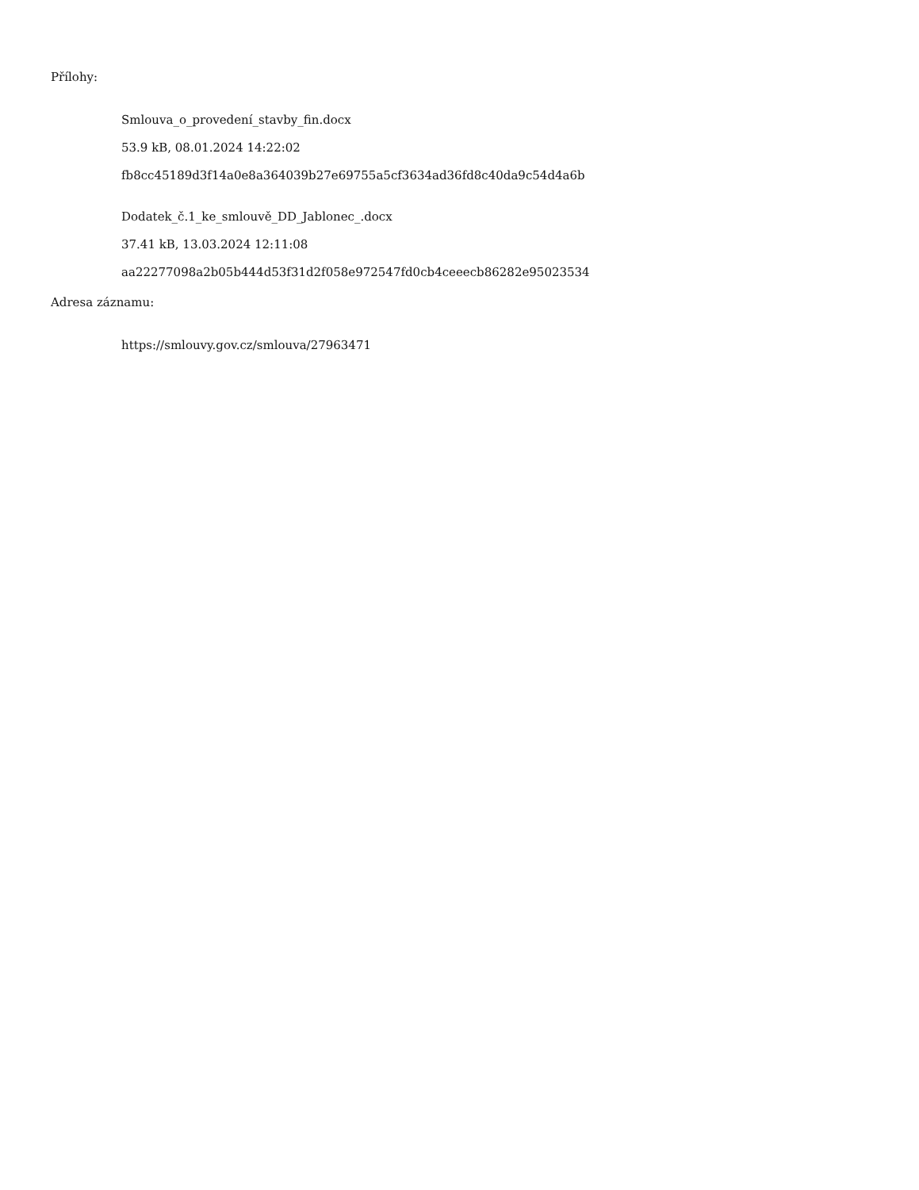Přílohy:
Smlouva_o_provedení_stavby_fin.docx
53.9 kB, 08.01.2024 14:22:02
fb8cc45189d3f14a0e8a364039b27e69755a5cf3634ad36fd8c40da9c54d4a6b
Dodatek_č.1_ke_smlouvě_DD_Jablonec_.docx
37.41 kB, 13.03.2024 12:11:08
aa22277098a2b05b444d53f31d2f058e972547fd0cb4ceeecb86282e95023534
Adresa záznamu:
https://smlouvy.gov.cz/smlouva/27963471